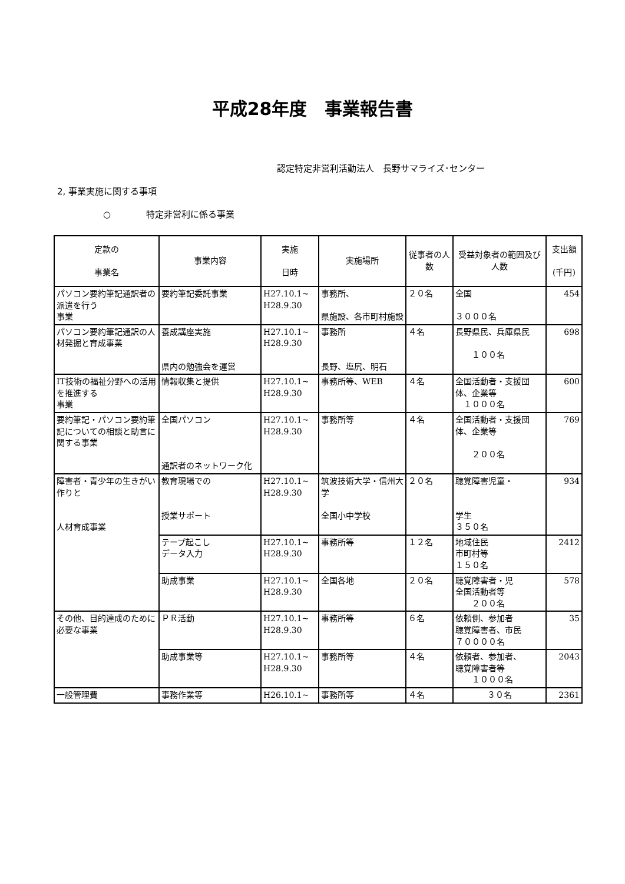平成28年度　事業報告書
認定特定非営利活動法人　長野サマライズ･センター
2, 事業実施に関する事項
○　　　　特定非営利に係る事業
| 定款の 事業名 | 事業内容 | 実施 日時 | 実施場所 | 従事者の人数 | 受益対象者の範囲及び人数 | 支出額 (千円) |
| --- | --- | --- | --- | --- | --- | --- |
| パソコン要約筆記通訳者の派遣を行う 事業 | 要約筆記委託事業 | H27.10.1~ H28.9.30 | 事務所、 県施設、各市町村施設 | ２０名 | 全国 ３０００名 | 454 |
| パソコン要約筆記通訳の人材発掘と育成事業 | 養成講座実施 県内の勉強会を運営 | H27.10.1~ H28.9.30 | 事務所 長野、塩尻、明石 | ４名 | 長野県民、兵庫県民 １００名 | 698 |
| IT技術の福祉分野への活用を推進する 事業 | 情報収集と提供 | H27.10.1~ H28.9.30 | 事務所等、WEB | ４名 | 全国活動者・支援団体、企業等 １０００名 | 600 |
| 要約筆記・パソコン要約筆記についての相談と助言に関する事業 | 全国パソコン 通訳者のネットワーク化 | H27.10.1~ H28.9.30 | 事務所等 | ４名 | 全国活動者・支援団体、企業等 ２００名 | 769 |
| 障害者・青少年の生きがい作りと 人材育成事業 | 教育現場での 授業サポート | H27.10.1~ H28.9.30 | 筑波技術大学・信州大学 全国小中学校 | ２０名 | 聴覚障害児童・ 学生 ３５０名 | 934 |
| | テープ起こし データ入力 | H27.10.1~ H28.9.30 | 事務所等 | １２名 | 地域住民 市町村等 １５０名 | 2412 |
| | 助成事業 | H27.10.1~ H28.9.30 | 全国各地 | ２０名 | 聴覚障害者・児 全国活動者等 ２００名 | 578 |
| その他、目的達成のために必要な事業 | ＰＲ活動 | H27.10.1~ H28.9.30 | 事務所等 | ６名 | 依頼側、参加者 聴覚障害者、市民 ７００００名 | 35 |
| | 助成事業等 | H27.10.1~ H28.9.30 | 事務所等 | ４名 | 依頼者、参加者、 聴覚障害者等 １０００名 | 2043 |
| 一般管理費 | 事務作業等 | H26.10.1~ | 事務所等 | ４名 | ３０名 | 2361 |